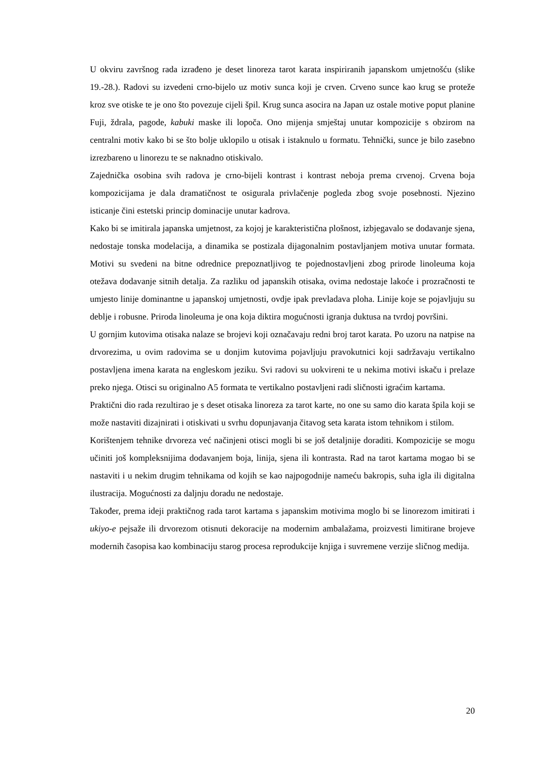U okviru završnog rada izrađeno je deset linoreza tarot karata inspiriranih japanskom umjetnošću (slike 19.-28.). Radovi su izvedeni crno-bijelo uz motiv sunca koji je crven. Crveno sunce kao krug se proteže kroz sve otiske te je ono što povezuje cijeli špil. Krug sunca asocira na Japan uz ostale motive poput planine Fuji, ždrala, pagode, kabuki maske ili lopoča. Ono mijenja smještaj unutar kompozicije s obzirom na centralni motiv kako bi se što bolje uklopilo u otisak i istaknulo u formatu. Tehnički, sunce je bilo zasebno izrezbareno u linorezu te se naknadno otiskivalo.
Zajednička osobina svih radova je crno-bijeli kontrast i kontrast neboja prema crvenoj. Crvena boja kompozicijama je dala dramatičnost te osigurala privlačenje pogleda zbog svoje posebnosti. Njezino isticanje čini estetski princip dominacije unutar kadrova.
Kako bi se imitirala japanska umjetnost, za kojoj je karakteristična plošnost, izbjegavalo se dodavanje sjena, nedostaje tonska modelacija, a dinamika se postizala dijagonalnim postavljanjem motiva unutar formata. Motivi su svedeni na bitne odrednice prepoznatljivog te pojednostavljeni zbog prirode linoleuma koja otežava dodavanje sitnih detalja. Za razliku od japanskih otisaka, ovima nedostaje lakoće i prozračnosti te umjesto linije dominantne u japanskoj umjetnosti, ovdje ipak prevladava ploha. Linije koje se pojavljuju su deblje i robusne. Priroda linoleuma je ona koja diktira mogućnosti igranja duktusa na tvrdoj površini.
U gornjim kutovima otisaka nalaze se brojevi koji označavaju redni broj tarot karata. Po uzoru na natpise na drvorezima, u ovim radovima se u donjim kutovima pojavljuju pravokutnici koji sadržavaju vertikalno postavljena imena karata na engleskom jeziku. Svi radovi su uokvireni te u nekima motivi iskaču i prelaze preko njega. Otisci su originalno A5 formata te vertikalno postavljeni radi sličnosti igraćim kartama.
Praktični dio rada rezultirao je s deset otisaka linoreza za tarot karte, no one su samo dio karata špila koji se može nastaviti dizajnirati i otiskivati u svrhu dopunjavanja čitavog seta karata istom tehnikom i stilom.
Korištenjem tehnike drvoreza već načinjeni otisci mogli bi se još detaljnije doraditi. Kompozicije se mogu učiniti još kompleksnijima dodavanjem boja, linija, sjena ili kontrasta. Rad na tarot kartama mogao bi se nastaviti i u nekim drugim tehnikama od kojih se kao najpogodnije nameću bakropis, suha igla ili digitalna ilustracija. Mogućnosti za daljnju doradu ne nedostaje.
Također, prema ideji praktičnog rada tarot kartama s japanskim motivima moglo bi se linorezom imitirati i ukiyo-e pejsaže ili drvorezom otisnuti dekoracije na modernim ambalažama, proizvesti limitirane brojeve modernih časopisa kao kombinaciju starog procesa reprodukcije knjiga i suvremene verzije sličnog medija.
20